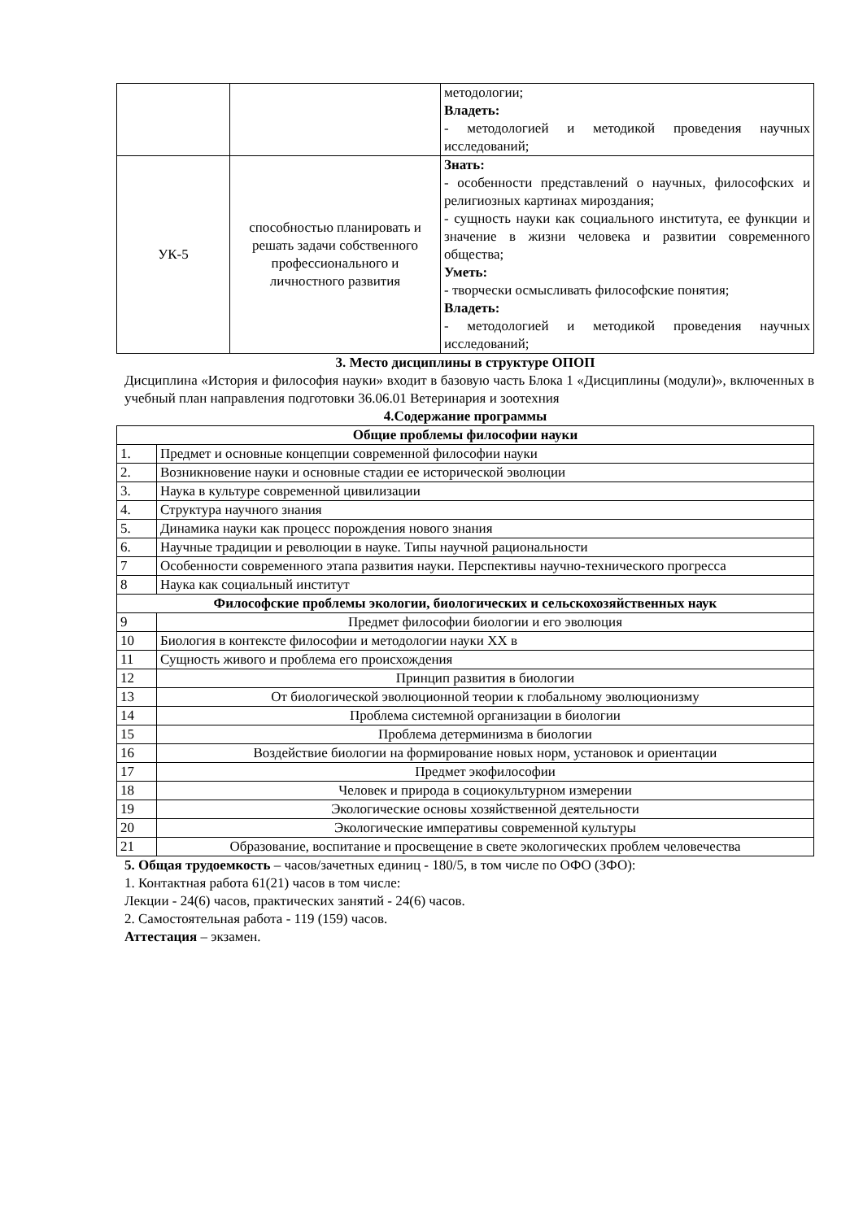| | | методологии; Владеть: - методологией и методикой проведения научных исследований; |
| УК-5 | способностью планировать и решать задачи собственного профессионального и личностного развития | Знать: - особенности представлений о научных, философских и религиозных картинах мироздания; - сущность науки как социального института, ее функции и значение в жизни человека и развитии современного общества; Уметь: - творчески осмысливать философские понятия; Владеть: - методологией и методикой проведения научных исследований; |
3. Место дисциплины в структуре ОПОП
Дисциплина «История и философия науки» входит в базовую часть Блока 1 «Дисциплины (модули)», включенных в учебный план направления подготовки 36.06.01 Ветеринария и зоотехния
4.Содержание программы
| Общие проблемы философии науки | |
| --- | --- |
| 1. | Предмет и основные концепции современной философии науки |
| 2. | Возникновение науки и основные стадии ее исторической эволюции |
| 3. | Наука в культуре современной цивилизации |
| 4. | Структура научного знания |
| 5. | Динамика науки как процесс порождения нового знания |
| 6. | Научные традиции и революции в науке. Типы научной рациональности |
| 7 | Особенности современного этапа развития науки. Перспективы научно-технического прогресса |
| 8 | Наука как социальный институт |
| Философские проблемы экологии, биологических и сельскохозяйственных наук | |
| 9 | Предмет философии биологии и его эволюция |
| 10 | Биология в контексте философии и методологии науки XX в |
| 11 | Сущность живого и проблема его происхождения |
| 12 | Принцип развития в биологии |
| 13 | От биологической эволюционной теории к глобальному эволюционизму |
| 14 | Проблема системной организации в биологии |
| 15 | Проблема детерминизма в биологии |
| 16 | Воздействие биологии на формирование новых норм, установок и ориентации |
| 17 | Предмет экофилософии |
| 18 | Человек и природа в социокультурном измерении |
| 19 | Экологические основы хозяйственной деятельности |
| 20 | Экологические императивы современной культуры |
| 21 | Образование, воспитание и просвещение в свете экологических проблем человечества |
5. Общая трудоемкость – часов/зачетных единиц - 180/5, в том числе по ОФО (ЗФО):
1. Контактная работа 61(21) часов в том числе:
Лекции - 24(6) часов, практических занятий - 24(6) часов.
2. Самостоятельная работа - 119 (159) часов.
Аттестация – экзамен.